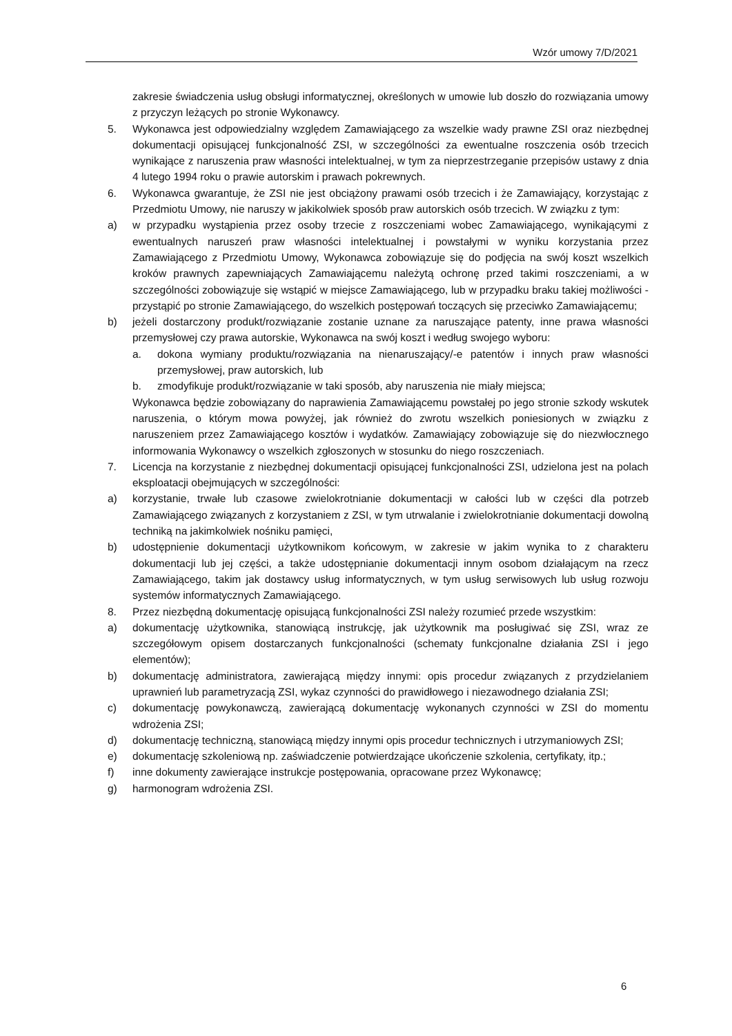Wzór umowy 7/D/2021
zakresie świadczenia usług obsługi informatycznej, określonych w umowie lub doszło do rozwiązania umowy z przyczyn leżących po stronie Wykonawcy.
5. Wykonawca jest odpowiedzialny względem Zamawiającego za wszelkie wady prawne ZSI oraz niezbędnej dokumentacji opisującej funkcjonalność ZSI, w szczególności za ewentualne roszczenia osób trzecich wynikające z naruszenia praw własności intelektualnej, w tym za nieprzestrzeganie przepisów ustawy z dnia 4 lutego 1994 roku o prawie autorskim i prawach pokrewnych.
6. Wykonawca gwarantuje, że ZSI nie jest obciążony prawami osób trzecich i że Zamawiający, korzystając z Przedmiotu Umowy, nie naruszy w jakikolwiek sposób praw autorskich osób trzecich. W związku z tym:
a) w przypadku wystąpienia przez osoby trzecie z roszczeniami wobec Zamawiającego, wynikającymi z ewentualnych naruszeń praw własności intelektualnej i powstałymi w wyniku korzystania przez Zamawiającego z Przedmiotu Umowy, Wykonawca zobowiązuje się do podjęcia na swój koszt wszelkich kroków prawnych zapewniających Zamawiającemu należytą ochronę przed takimi roszczeniami, a w szczególności zobowiązuje się wstąpić w miejsce Zamawiającego, lub w przypadku braku takiej możliwości - przystąpić po stronie Zamawiającego, do wszelkich postępowań toczących się przeciwko Zamawiającemu;
b) jeżeli dostarczony produkt/rozwiązanie zostanie uznane za naruszające patenty, inne prawa własności przemysłowej czy prawa autorskie, Wykonawca na swój koszt i według swojego wyboru:
a. dokona wymiany produktu/rozwiązania na nienaruszający/-e patentów i innych praw własności przemysłowej, praw autorskich, lub
b. zmodyfikuje produkt/rozwiązanie w taki sposób, aby naruszenia nie miały miejsca;
Wykonawca będzie zobowiązany do naprawienia Zamawiającemu powstałej po jego stronie szkody wskutek naruszenia, o którym mowa powyżej, jak również do zwrotu wszelkich poniesionych w związku z naruszeniem przez Zamawiającego kosztów i wydatków. Zamawiający zobowiązuje się do niezwłocznego informowania Wykonawcy o wszelkich zgłoszonych w stosunku do niego roszczeniach.
7. Licencja na korzystanie z niezbędnej dokumentacji opisującej funkcjonalności ZSI, udzielona jest na polach eksploatacji obejmujących w szczególności:
a) korzystanie, trwałe lub czasowe zwielokrotnianie dokumentacji w całości lub w części dla potrzeb Zamawiającego związanych z korzystaniem z ZSI, w tym utrwalanie i zwielokrotnianie dokumentacji dowolną techniką na jakimkolwiek nośniku pamięci,
b) udostępnienie dokumentacji użytkownikom końcowym, w zakresie w jakim wynika to z charakteru dokumentacji lub jej części, a także udostępnianie dokumentacji innym osobom działającym na rzecz Zamawiającego, takim jak dostawcy usług informatycznych, w tym usług serwisowych lub usług rozwoju systemów informatycznych Zamawiającego.
8. Przez niezbędną dokumentację opisującą funkcjonalności ZSI należy rozumieć przede wszystkim:
a) dokumentację użytkownika, stanowiącą instrukcję, jak użytkownik ma posługiwać się ZSI, wraz ze szczegółowym opisem dostarczanych funkcjonalności (schematy funkcjonalne działania ZSI i jego elementów);
b) dokumentację administratora, zawierającą między innymi: opis procedur związanych z przydzielaniem uprawnień lub parametryzacją ZSI, wykaz czynności do prawidłowego i niezawodnego działania ZSI;
c) dokumentację powykonawczą, zawierającą dokumentację wykonanych czynności w ZSI do momentu wdrożenia ZSI;
d) dokumentację techniczną, stanowiącą między innymi opis procedur technicznych i utrzymaniowych ZSI;
e) dokumentację szkoleniową np. zaświadczenie potwierdzające ukończenie szkolenia, certyfikaty, itp.;
f) inne dokumenty zawierające instrukcje postępowania, opracowane przez Wykonawcę;
g) harmonogram wdrożenia ZSI.
6